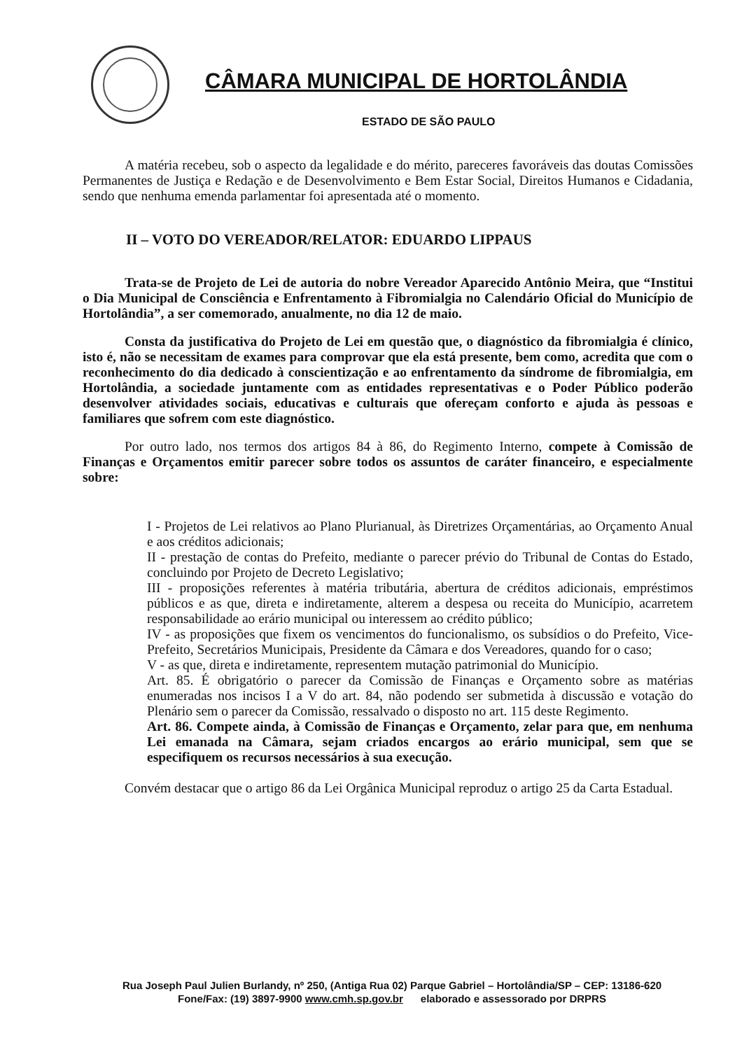CÂMARA MUNICIPAL DE HORTOLÂNDIA
ESTADO DE SÃO PAULO
A matéria recebeu, sob o aspecto da legalidade e do mérito, pareceres favoráveis das doutas Comissões Permanentes de Justiça e Redação e de Desenvolvimento e Bem Estar Social, Direitos Humanos e Cidadania, sendo que nenhuma emenda parlamentar foi apresentada até o momento.
II – VOTO DO VEREADOR/RELATOR: EDUARDO LIPPAUS
Trata-se de Projeto de Lei de autoria do nobre Vereador Aparecido Antônio Meira, que “Institui o Dia Municipal de Consciência e Enfrentamento à Fibromialgia no Calendário Oficial do Município de Hortolândia”, a ser comemorado, anualmente, no dia 12 de maio.
Consta da justificativa do Projeto de Lei em questão que, o diagnóstico da fibromialgia é clínico, isto é, não se necessitam de exames para comprovar que ela está presente, bem como, acredita que com o reconhecimento do dia dedicado à conscientização e ao enfrentamento da síndrome de fibromialgia, em Hortolândia, a sociedade juntamente com as entidades representativas e o Poder Público poderão desenvolver atividades sociais, educativas e culturais que ofereçam conforto e ajuda às pessoas e familiares que sofrem com este diagnóstico.
Por outro lado, nos termos dos artigos 84 à 86, do Regimento Interno, compete à Comissão de Finanças e Orçamentos emitir parecer sobre todos os assuntos de caráter financeiro, e especialmente sobre:
I - Projetos de Lei relativos ao Plano Plurianual, às Diretrizes Orçamentárias, ao Orçamento Anual e aos créditos adicionais;
II - prestação de contas do Prefeito, mediante o parecer prévio do Tribunal de Contas do Estado, concluindo por Projeto de Decreto Legislativo;
III - proposições referentes à matéria tributária, abertura de créditos adicionais, empréstimos públicos e as que, direta e indiretamente, alterem a despesa ou receita do Município, acarretem responsabilidade ao erário municipal ou interessem ao crédito público;
IV - as proposições que fixem os vencimentos do funcionalismo, os subsídios o do Prefeito, Vice-Prefeito, Secretários Municipais, Presidente da Câmara e dos Vereadores, quando for o caso;
V - as que, direta e indiretamente, representem mutação patrimonial do Município.
Art. 85. É obrigatório o parecer da Comissão de Finanças e Orçamento sobre as matérias enumeradas nos incisos I a V do art. 84, não podendo ser submetida à discussão e votação do Plenário sem o parecer da Comissão, ressalvado o disposto no art. 115 deste Regimento.
Art. 86. Compete ainda, à Comissão de Finanças e Orçamento, zelar para que, em nenhuma Lei emanada na Câmara, sejam criados encargos ao erário municipal, sem que se especifiquem os recursos necessários à sua execução.
Convém destacar que o artigo 86 da Lei Orgânica Municipal reproduz o artigo 25 da Carta Estadual.
Rua Joseph Paul Julien Burlandy, nº 250, (Antiga Rua 02) Parque Gabriel – Hortolândia/SP – CEP: 13186-620
Fone/Fax: (19) 3897-9900 www.cmh.sp.gov.br elaborado e assessorado por DRPRS